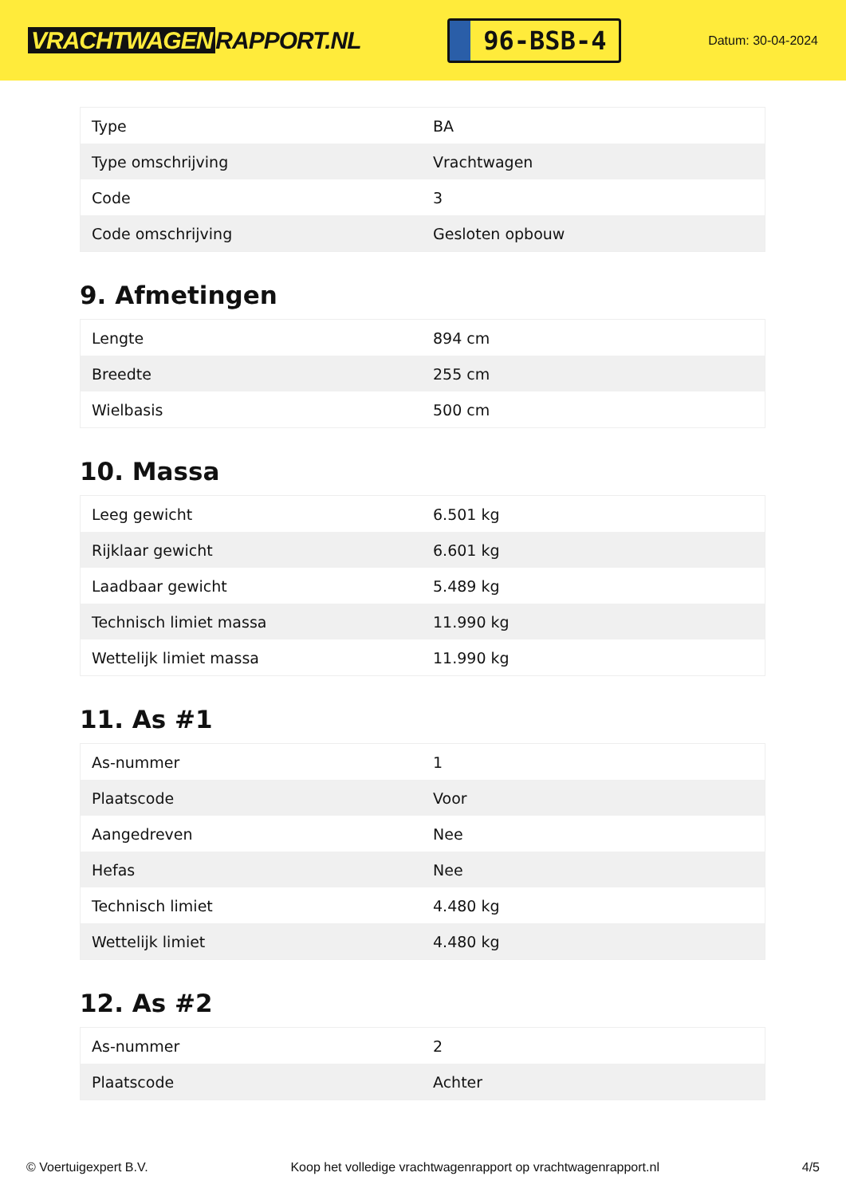VRACHTWAGEN RAPPORT.NL
96-BSB-4
Datum: 30-04-2024
| Type | BA |
| Type omschrijving | Vrachtwagen |
| Code | 3 |
| Code omschrijving | Gesloten opbouw |
9. Afmetingen
| Lengte | 894 cm |
| Breedte | 255 cm |
| Wielbasis | 500 cm |
10. Massa
| Leeg gewicht | 6.501 kg |
| Rijklaar gewicht | 6.601 kg |
| Laadbaar gewicht | 5.489 kg |
| Technisch limiet massa | 11.990 kg |
| Wettelijk limiet massa | 11.990 kg |
11. As #1
| As-nummer | 1 |
| Plaatscode | Voor |
| Aangedreven | Nee |
| Hefas | Nee |
| Technisch limiet | 4.480 kg |
| Wettelijk limiet | 4.480 kg |
12. As #2
| As-nummer | 2 |
| Plaatscode | Achter |
© Voertuigexpert B.V. Koop het volledige vrachtwagenrapport op vrachtwagenrapport.nl 4/5